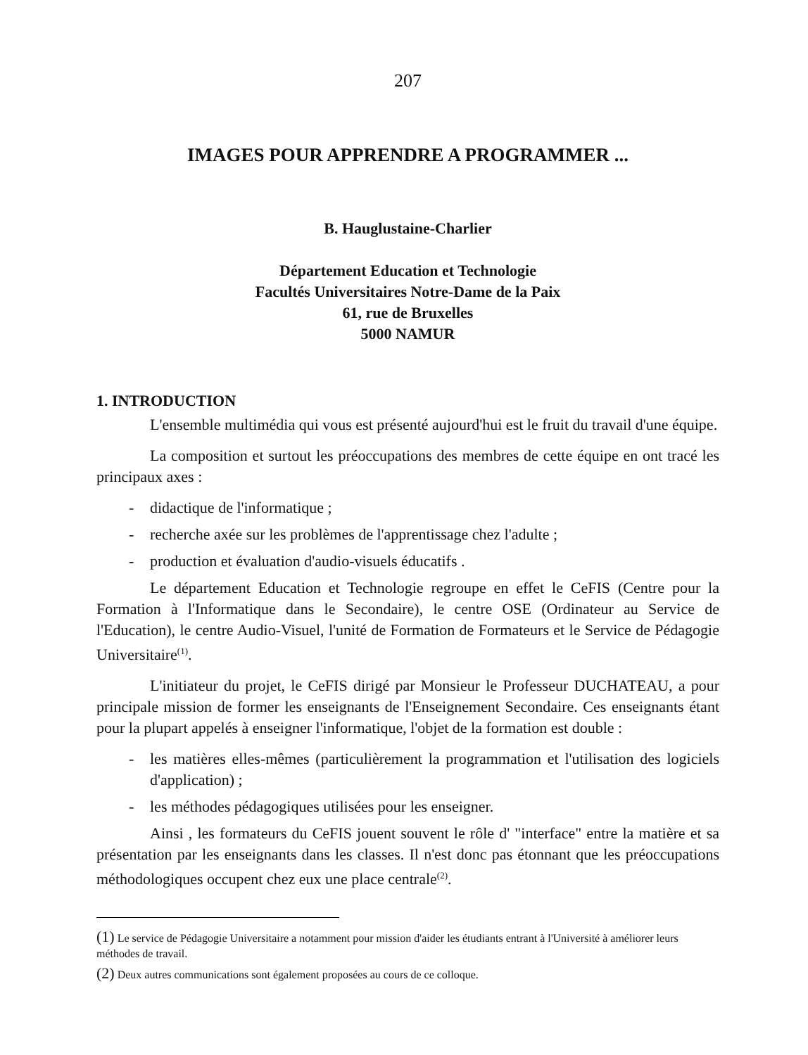207
IMAGES POUR APPRENDRE A PROGRAMMER ...
B. Hauglustaine-Charlier
Département Education et Technologie
Facultés Universitaires Notre-Dame de la Paix
61, rue de Bruxelles
5000 NAMUR
1. INTRODUCTION
L'ensemble multimédia qui vous est présenté aujourd'hui est le fruit du travail d'une équipe.
La composition et surtout les préoccupations des membres de cette équipe en ont tracé les principaux axes :
- didactique de l'informatique ;
- recherche axée sur les problèmes de l'apprentissage chez l'adulte ;
- production et évaluation d'audio-visuels éducatifs .
Le département Education et Technologie regroupe en effet le CeFIS (Centre pour la Formation à l'Informatique dans le Secondaire), le centre OSE (Ordinateur au Service de l'Education), le centre Audio-Visuel, l'unité de Formation de Formateurs et le Service de Pédagogie Universitaire<sup>(1)</sup>.
L'initiateur du projet, le CeFIS dirigé par Monsieur le Professeur DUCHATEAU, a pour principale mission de former les enseignants de l'Enseignement Secondaire. Ces enseignants étant pour la plupart appelés à enseigner l'informatique, l'objet de la formation est double :
- les matières elles-mêmes (particulièrement la programmation et l'utilisation des logiciels d'application) ;
- les méthodes pédagogiques utilisées pour les enseigner.
Ainsi , les formateurs du CeFIS jouent souvent le rôle d' "interface" entre la matière et sa présentation par les enseignants dans les classes. Il n'est donc pas étonnant que les préoccupations méthodologiques occupent chez eux une place centrale<sup>(2)</sup>.
(1) Le service de Pédagogie Universitaire a notamment pour mission d'aider les étudiants entrant à l'Université à améliorer leurs méthodes de travail.
(2) Deux autres communications sont également proposées au cours de ce colloque.